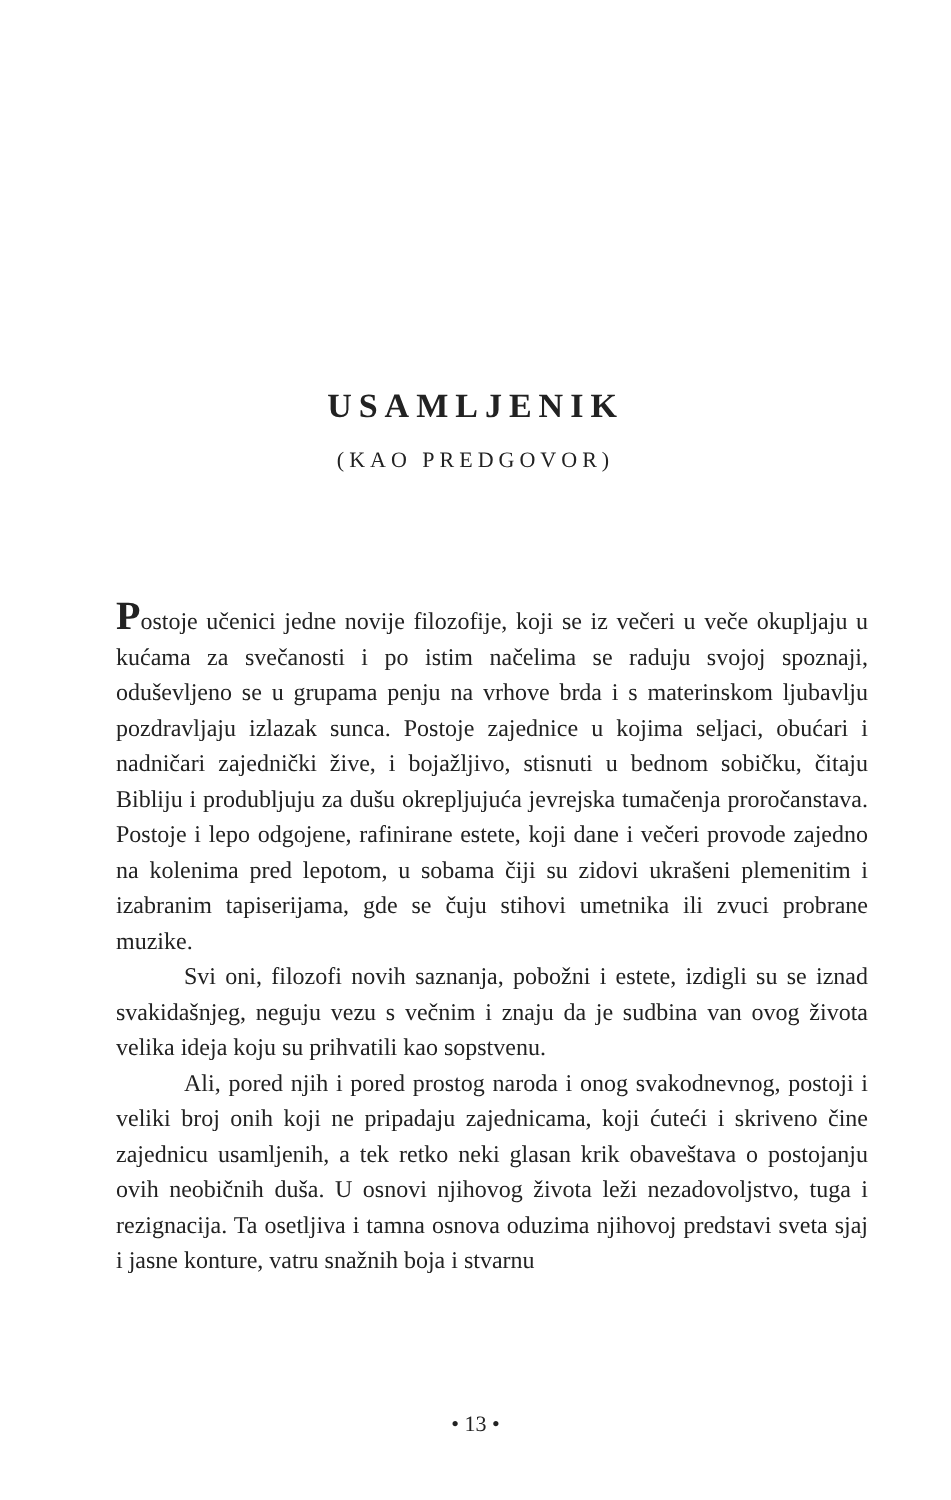USAMLJENIK
(KAO PREDGOVOR)
Postoje učenici jedne novije filozofije, koji se iz večeri u veče okupljaju u kućama za svečanosti i po istim načelima se raduju svojoj spoznaji, oduševljeno se u grupama penju na vrhove brda i s materinskom ljubavlju pozdravljaju izlazak sunca. Postoje zajednice u kojima seljaci, obućari i nadničari zajednički žive, i bojažljivo, stisnuti u bednom sobičku, čitaju Bibliju i produbljuju za dušu okrepljujuća jevrejska tumačenja proročanstava. Postoje i lepo odgojene, rafinirane estete, koji dane i večeri provode zajedno na kolenima pred lepotom, u sobama čiji su zidovi ukrašeni plemenitim i izabranim tapiserijama, gde se čuju stihovi umetnika ili zvuci probrane muzike.
Svi oni, filozofi novih saznanja, pobožni i estete, izdigli su se iznad svakidašnjeg, neguju vezu s večnim i znaju da je sudbina van ovog života velika ideja koju su prihvatili kao sopstvenu.
Ali, pored njih i pored prostog naroda i onog svakodnevnog, postoji i veliki broj onih koji ne pripadaju zajednicama, koji ćuteći i skriveno čine zajednicu usamljenih, a tek retko neki glasan krik obaveštava o postojanju ovih neobičnih duša. U osnovi njihovog života leži nezadovoljstvo, tuga i rezignacija. Ta osetljiva i tamna osnova oduzima njihovoj predstavi sveta sjaj i jasne konture, vatru snažnih boja i stvarnu
• 13 •